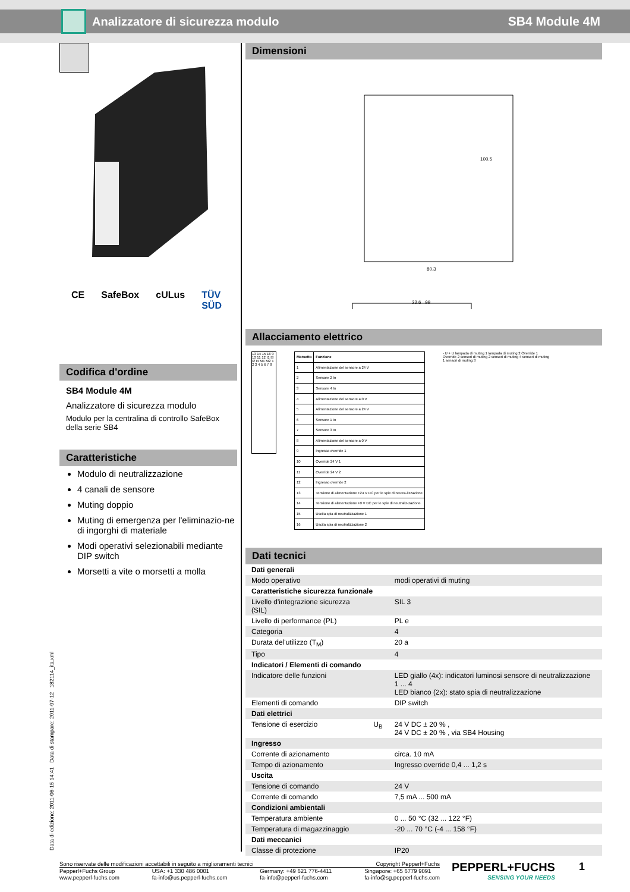Analizzatore di sicurezza modulo
SB4 Module 4M
CE SafeBox cULus TÜV SÜD
Codifica d'ordine
SB4 Module 4M
Analizzatore di sicurezza modulo
Modulo per la centralina di controllo SafeBox della serie SB4
Caratteristiche
Modulo di neutralizzazione
4 canali de sensore
Muting doppio
Muting di emergenza per l'eliminazio-ne di ingorghi di materiale
Modi operativi selezionabili mediante DIP switch
Morsetti a vite o morsetti a molla
Dimensioni
80.3
100.5
22.6 99
Allacciamento elettrico
13 14 15 16 9 10 11 12 I1 I3 I2 I4 M1 M2 1 2 3 4 5 6 7 8
| Morsetto | Funzione |
| --- | --- |
| 1 | Alimentazione del sensore a 24 V |
| 2 | Sensore 2 In |
| 3 | Sensore 4 In |
| 4 | Alimentazione del sensore a 0 V |
| 5 | Alimentazione del sensore a 24 V |
| 6 | Sensore 1 In |
| 7 | Sensore 3 In |
| 8 | Alimentazione del sensore a 0 V |
| 9 | Ingresso override 1 |
| 10 | Override 24 V 1 |
| 11 | Override 24 V 2 |
| 12 | Ingresso override 2 |
| 13 | Tensione di alimentazione +24 V DC per le spie di neutra-lizzazione |
| 14 | Tensione di alimentazione +0 V DC per le spie di neutraliz-zazione |
| 15 | Uscita spia di neutralizzazione 1 |
| 16 | Uscita spia di neutralizzazione 2 |
- U + U lampada di muting 1 lampada di muting 2 Override 1 Override 2 sensori di muting 2 sensori di muting 4 sensori di muting 1 sensori di muting 3
Dati tecnici
| Dati generali | | |
| Modo operativo | | modi operativi di muting |
| Caratteristiche sicurezza funzionale | | |
| Livello d'integrazione sicurezza (SIL) | | SIL 3 |
| Livello di performance (PL) | | PL e |
| Categoria | | 4 |
| Durata del'utilizzo (T<sub>M</sub>) | | 20 a |
| Tipo | | 4 |
| Indicatori / Elementi di comando | | |
| Indicatore delle funzioni | | LED giallo (4x): indicatori luminosi sensore di neutralizzazione 1 ... 4 LED bianco (2x): stato spia di neutralizzazione |
| Elementi di comando | | DIP switch |
| Dati elettrici | | |
| Tensione di esercizio | U<sub>B</sub> | 24 V DC ± 20 % , 24 V DC ± 20 % , via SB4 Housing |
| Ingresso | | |
| Corrente di azionamento | | circa. 10 mA |
| Tempo di azionamento | | Ingresso override 0,4 ... 1,2 s |
| Uscita | | |
| Tensione di comando | | 24 V |
| Corrente di comando | | 7,5 mA ... 500 mA |
| Condizioni ambientali | | |
| Temperatura ambiente | | 0 ... 50 °C (32 ... 122 °F) |
| Temperatura di magazzinaggio | | -20 ... 70 °C (-4 ... 158 °F) |
| Dati meccanici | | |
| Classe di protezione | | IP20 |
Data di edizione: 2011-06-15 14:41 Data di stampare: 2011-07-12 182114_ita.xml
Sono riservate delle modificazioni accettabili in seguito a miglioramenti tecnici Copyright Pepperl+Fuchs
Pepperl+Fuchs Group
www.pepperl-fuchs.com USA: +1 330 486 0001
fa-info@us.pepperl-fuchs.com Germany: +49 621 776-4411
fa-info@pepperl-fuchs.com Singapore: +65 6779 9091
fa-info@sg.pepperl-fuchs.com
PEPPERL+FUCHS
SENSING YOUR NEEDS
1